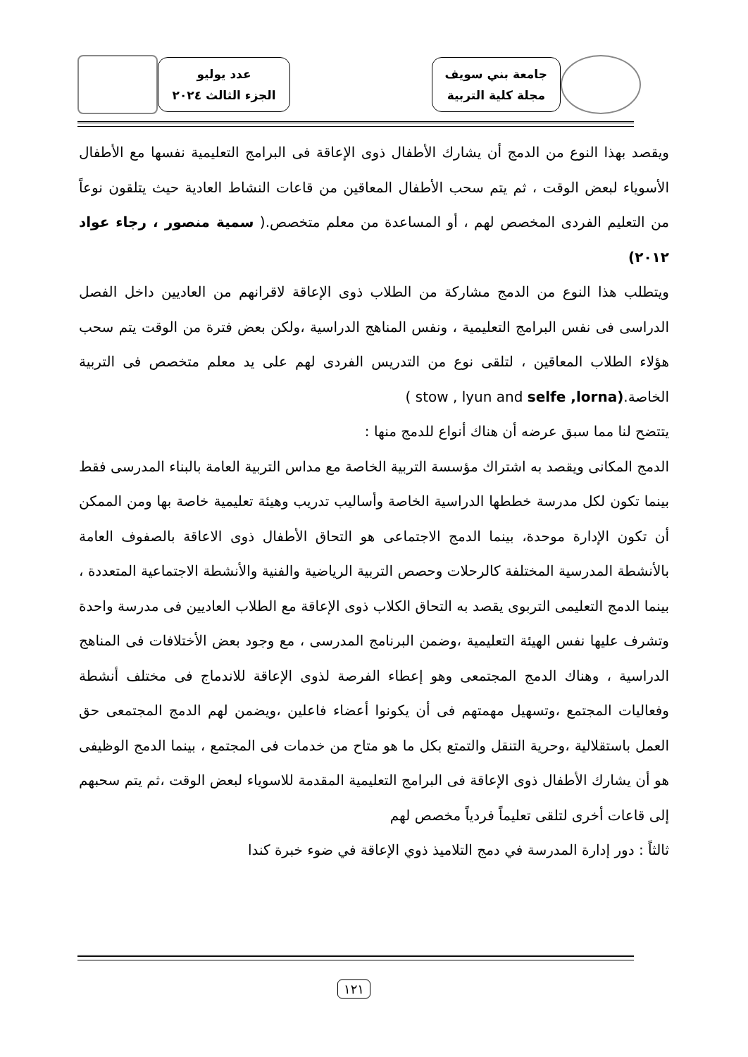جامعة بني سويف
مجلة كلية التربية
عدد يوليو
الجزء الثالث ٢٠٢٤
ويقصد بهذا النوع من الدمج أن يشارك الأطفال ذوى الإعاقة فى البرامج التعليمية نفسها مع الأطفال الأسوياء لبعض الوقت ، ثم يتم سحب الأطفال المعاقين من قاعات النشاط العادية حيث يتلقون نوعاً من التعليم الفردى المخصص لهم ، أو المساعدة من معلم متخصص.( سمية منصور ، رجاء عواد ٢٠١٢)
ويتطلب هذا النوع من الدمج مشاركة من الطلاب ذوى الإعاقة لاقرانهم من العاديين داخل الفصل الدراسى فى نفس البرامج التعليمية ، ونفس المناهج الدراسية ،ولكن بعض فترة من الوقت يتم سحب هؤلاء الطلاب المعاقين ، لتلقى نوع من التدريس الفردى لهم على يد معلم متخصص فى التربية الخاصة.( stow , lyun and selfe ,lorna)
يتتضح لنا مما سبق عرضه أن هناك أنواع للدمج منها :
الدمج المكانى ويقصد به اشتراك مؤسسة التربية الخاصة مع مداس التربية العامة بالبناء المدرسى فقط بينما تكون لكل مدرسة خططها الدراسية الخاصة وأساليب تدريب وهيئة تعليمية خاصة بها ومن الممكن أن تكون الإدارة موحدة، بينما الدمج الاجتماعى هو التحاق الأطفال ذوى الاعاقة بالصفوف العامة بالأنشطة المدرسية المختلفة كالرحلات وحصص التربية الرياضية والفنية والأنشطة الاجتماعية المتعددة ، بينما الدمج التعليمى التربوى يقصد به التحاق الكلاب ذوى الإعاقة مع الطلاب العاديين فى مدرسة واحدة وتشرف عليها نفس الهيئة التعليمية ،وضمن البرنامج المدرسى ، مع وجود بعض الأختلافات فى المناهج الدراسية ، وهناك الدمج المجتمعى وهو إعطاء الفرصة لذوى الإعاقة للاندماج فى مختلف أنشطة وفعاليات المجتمع ،وتسهيل مهمتهم فى أن يكونوا أعضاء فاعلين ،ويضمن لهم الدمج المجتمعى حق العمل باستقلالية ،وحرية التنقل والتمتع بكل ما هو متاح من خدمات فى المجتمع ، بينما الدمج الوظيفى هو أن يشارك الأطفال ذوى الإعاقة فى البرامج التعليمية المقدمة للاسوياء لبعض الوقت ،ثم يتم سحبهم إلى قاعات أخرى لتلقى تعليماً فردياً مخصص لهم
ثالثاً : دور إدارة المدرسة في دمج التلاميذ ذوي الإعاقة في ضوء خبرة كندا
١٢١